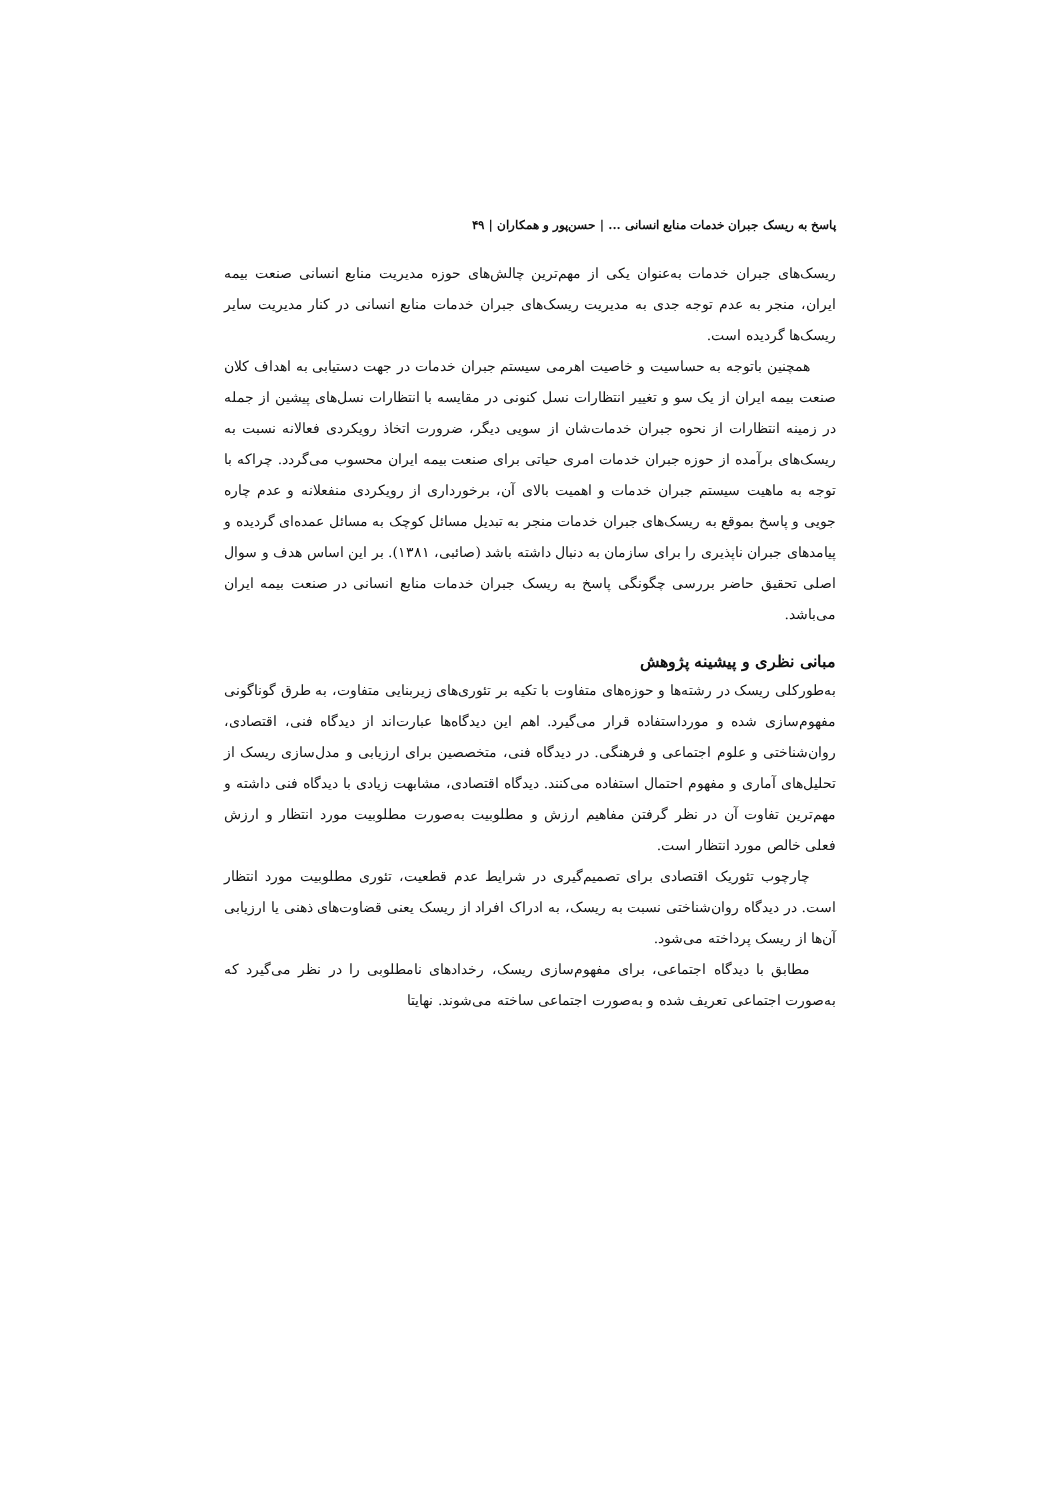پاسخ به ریسک جبران خدمات منابع انسانی ... | حسن‌پور و همکاران | ۴۹
ریسک‌های جبران خدمات به‌عنوان یکی از مهم‌ترین چالش‌های حوزه مدیریت منابع انسانی صنعت بیمه ایران، منجر به عدم توجه جدی به مدیریت ریسک‌های جبران خدمات منابع انسانی در کنار مدیریت سایر ریسک‌ها گردیده است.
همچنین باتوجه به حساسیت و خاصیت اهرمی سیستم جبران خدمات در جهت دستیابی به اهداف کلان صنعت بیمه ایران از یک سو و تغییر انتظارات نسل کنونی در مقایسه با انتظارات نسل‌های پیشین از جمله در زمینه انتظارات از نحوه جبران خدمات‌شان از سویی دیگر، ضرورت اتخاذ رویکردی فعالانه نسبت به ریسک‌های برآمده از حوزه جبران خدمات امری حیاتی برای صنعت بیمه ایران محسوب می‌گردد. چراکه با توجه به ماهیت سیستم جبران خدمات و اهمیت بالای آن، برخورداری از رویکردی منفعلانه و عدم چاره جویی و پاسخ بموقع به ریسک‌های جبران خدمات منجر به تبدیل مسائل کوچک به مسائل عمده‌ای گردیده و پیامدهای جبران ناپذیری را برای سازمان به دنبال داشته باشد (صائبی، ۱۳۸۱). بر این اساس هدف و سوال اصلی تحقیق حاضر بررسی چگونگی پاسخ به ریسک جبران خدمات منابع انسانی در صنعت بیمه ایران می‌باشد.
مبانی نظری و پیشینه پژوهش
به‌طورکلی ریسک در رشته‌ها و حوزه‌های متفاوت با تکیه بر تئوری‌های زیربنایی متفاوت، به طرق گوناگونی مفهوم‌سازی شده و مورداستفاده قرار می‌گیرد. اهم این دیدگاه‌ها عبارت‌اند از دیدگاه فنی، اقتصادی، روان‌شناختی و علوم اجتماعی و فرهنگی. در دیدگاه فنی، متخصصین برای ارزیابی و مدل‌سازی ریسک از تحلیل‌های آماری و مفهوم احتمال استفاده می‌کنند. دیدگاه اقتصادی، مشابهت زیادی با دیدگاه فنی داشته و مهم‌ترین تفاوت آن در نظر گرفتن مفاهیم ارزش و مطلوبیت به‌صورت مطلوبیت مورد انتظار و ارزش فعلی خالص مورد انتظار است.
چارچوب تئوریک اقتصادی برای تصمیم‌گیری در شرایط عدم قطعیت، تئوری مطلوبیت مورد انتظار است. در دیدگاه روان‌شناختی نسبت به ریسک، به ادراک افراد از ریسک یعنی قضاوت‌های ذهنی یا ارزیابی آن‌ها از ریسک پرداخته می‌شود.
مطابق با دیدگاه اجتماعی، برای مفهوم‌سازی ریسک، رخدادهای نامطلوبی را در نظر می‌گیرد که به‌صورت اجتماعی تعریف شده و به‌صورت اجتماعی ساخته می‌شوند. نهایتا